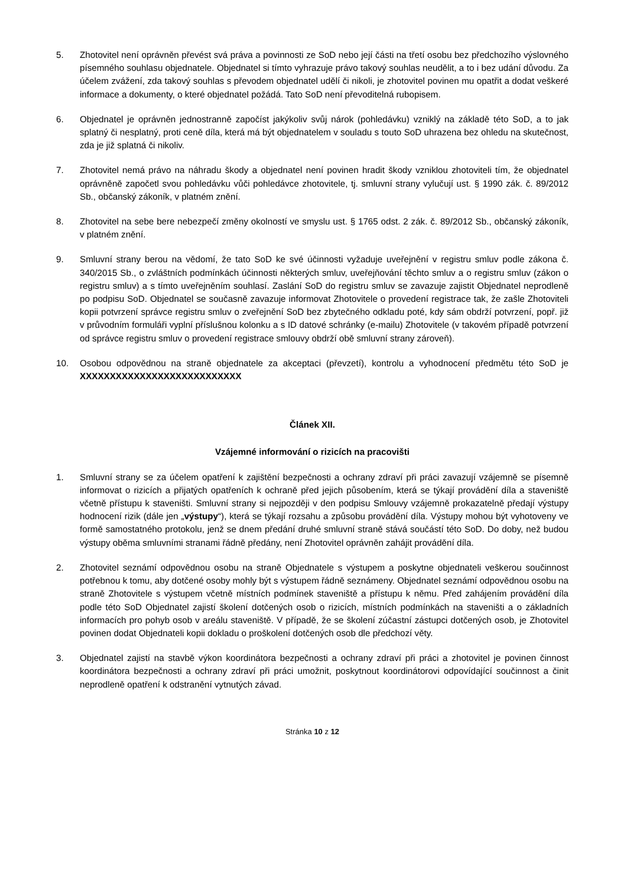5. Zhotovitel není oprávněn převést svá práva a povinnosti ze SoD nebo její části na třetí osobu bez předchozího výslovného písemného souhlasu objednatele. Objednatel si tímto vyhrazuje právo takový souhlas neudělit, a to i bez udání důvodu. Za účelem zvážení, zda takový souhlas s převodem objednatel udělí či nikoli, je zhotovitel povinen mu opatřit a dodat veškeré informace a dokumenty, o které objednatel požádá. Tato SoD není převoditelná rubopisem.
6. Objednatel je oprávněn jednostranně započíst jakýkoliv svůj nárok (pohledávku) vzniklý na základě této SoD, a to jak splatný či nesplatný, proti ceně díla, která má být objednatelem v souladu s touto SoD uhrazena bez ohledu na skutečnost, zda je již splatná či nikoliv.
7. Zhotovitel nemá právo na náhradu škody a objednatel není povinen hradit škody vzniklou zhotoviteli tím, že objednatel oprávněně započetl svou pohledávku vůči pohledávce zhotovitele, tj. smluvní strany vylučují ust. § 1990 zák. č. 89/2012 Sb., občanský zákoník, v platném znění.
8. Zhotovitel na sebe bere nebezpečí změny okolností ve smyslu ust. § 1765 odst. 2 zák. č. 89/2012 Sb., občanský zákoník, v platném znění.
9. Smluvní strany berou na vědomí, že tato SoD ke své účinnosti vyžaduje uveřejnění v registru smluv podle zákona č. 340/2015 Sb., o zvláštních podmínkách účinnosti některých smluv, uveřejňování těchto smluv a o registru smluv (zákon o registru smluv) a s tímto uveřejněním souhlasí. Zaslání SoD do registru smluv se zavazuje zajistit Objednatel neprodleně po podpisu SoD. Objednatel se současně zavazuje informovat Zhotovitele o provedení registrace tak, že zašle Zhotoviteli kopii potvrzení správce registru smluv o zveřejnění SoD bez zbytečného odkladu poté, kdy sám obdrží potvrzení, popř. již v průvodním formuláři vyplní příslušnou kolonku a s ID datové schránky (e-mailu) Zhotovitele (v takovém případě potvrzení od správce registru smluv o provedení registrace smlouvy obdrží obě smluvní strany zároveň).
10. Osobou odpovědnou na straně objednatele za akceptaci (převzetí), kontrolu a vyhodnocení předmětu této SoD je XXXXXXXXXXXXXXXXXXXXXXXXXXX
Článek XII.
Vzájemné informování o rizicích na pracovišti
1. Smluvní strany se za účelem opatření k zajištění bezpečnosti a ochrany zdraví při práci zavazují vzájemně se písemně informovat o rizicích a přijatých opatřeních k ochraně před jejich působením, která se týkají provádění díla a staveniště včetně přístupu k staveništi. Smluvní strany si nejpozději v den podpisu Smlouvy vzájemně prokazatelně předají výstupy hodnocení rizik (dále jen „výstupy“), která se týkají rozsahu a způsobu provádění díla. Výstupy mohou být vyhotoveny ve formě samostatného protokolu, jenž se dnem předání druhé smluvní straně stává součástí této SoD. Do doby, než budou výstupy oběma smluvními stranami řádně předány, není Zhotovitel oprávněn zahájit provádění díla.
2. Zhotovitel seznámí odpovědnou osobu na straně Objednatele s výstupem a poskytne objednateli veškerou součinnost potřebnou k tomu, aby dotčené osoby mohly být s výstupem řádně seznámeny. Objednatel seznámí odpovědnou osobu na straně Zhotovitele s výstupem včetně místních podmínek staveniště a přístupu k němu. Před zahájením provádění díla podle této SoD Objednatel zajistí školení dotčených osob o rizicích, místních podmínkách na staveništi a o základních informacích pro pohyb osob v areálu staveniště. V případě, že se školení zúčastní zástupci dotčených osob, je Zhotovitel povinen dodat Objednateli kopii dokladu o proškolení dotčených osob dle předchozí věty.
3. Objednatel zajistí na stavbě výkon koordinátora bezpečnosti a ochrany zdraví při práci a zhotovitel je povinen činnost koordinátora bezpečnosti a ochrany zdraví při práci umožnit, poskytnout koordinátorovi odpovídající součinnost a činit neprodleně opatření k odstranění vytnutých závad.
Stránka 10 z 12